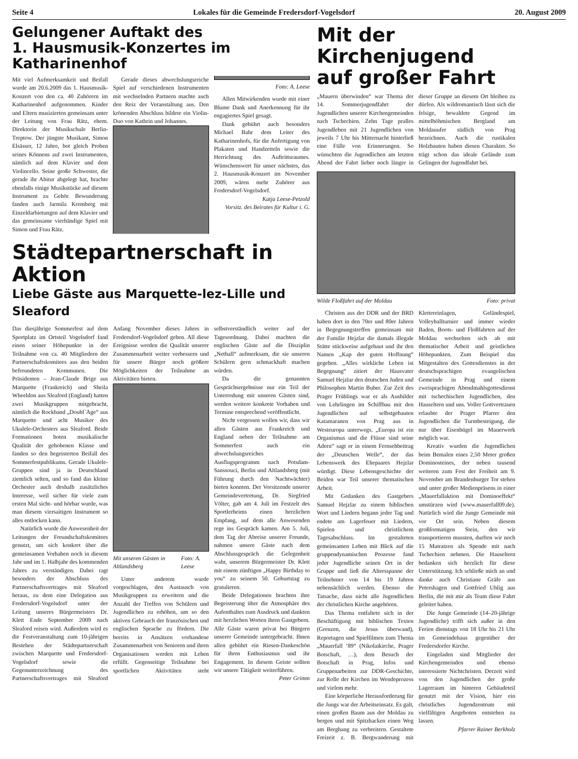Seite 4 Lokales für die Gemeinde Fredersdorf-Vogelsdorf 20. August 2009
Gelungener Auftakt des
1. Hausmusik-Konzertes im Katharinenhof
Mit viel Aufmerksamkeit und Beifall wurde am 20.6.2009 das 1. Hausmusik-Konzert von den ca. 40 Zuhörern im Katharinenhof aufgenommen. Kinder und Eltern musizierten gemeinsam unter der Leitung von Frau Rätz, ehem. Direktorin der Musikschule Berlin-Treptow. Der jüngste Musikant, Simon Elsässer, 12 Jahre, bot gleich Proben seines Könnens auf zwei Instrumenten, nämlich auf dem Klavier und dem Violincello. Seine große Schwester, die gerade ihr Abitur abgelegt hat, brachte ebenfalls einige Musikstücke auf diesem Instrument zu Gehör. Bewunderung fanden auch Jarmila Kremberg mit Einzeldarbietungen auf dem Klavier und das gemeinsame vierhändige Spiel mit Simon und Frau Rätz.
Gerade dieses abwechslungsreiche Spiel auf verschiedenen Instrumenten mit wechselnden Partnern machte auch den Reiz der Veranstaltung aus. Den krönenden Abschluss bildete ein Violin-Duo von Kathrin und Johannes.
Foto: A. Leese
Allen Mitwirkenden wurde mit einer Blume Dank und Anerkennung für ihr engagiertes Spiel gesagt.
Dank gebührt auch besonders Michael Bahr dem Leiter des Katharinenhofs, für die Anfertigung von Plakaten und Handzetteln sowie die Herrichtung des Auftrittsraumes. Wünschenswert für unser nächstes, das 2. Hausmusik-Konzert im November 2009, wären mehr Zuhörer aus Fredersdorf-Vogelsdorf.
Katja Leese-Petzold
Vorsitz. des Beirates für Kultur i. G.
Städtepartnerschaft in Aktion
Liebe Gäste aus Marquette-lez-Lille und Sleaford
Das diesjährige Sommerfest auf dem Sportplatz im Ortsteil Vogelsdorf fand einen seiner Höhepunkte in der Teilnahme von ca. 40 Mitgliedern der Partnerschaftskomitees aus den beiden befreundeten Kommunen. Die Präsidenten – Jean-Claude Brige aus Marquette (Frankreich) und Sheila Wheeldon aus Sleaford (England) hatten zwei Musikgruppen mitgebracht, nämlich die Rockband „Doubl`Age“ aus Marquette und acht Musiker des Ukulele-Orchesters aus Sleaford. Beide Formationen boten musikalische Qualität der gehobenen Klasse und fanden so den begeisterten Beifall des Sommerfestpublikums. Gerade Ukulele-Gruppen sind ja in Deutschland ziemlich selten, und so fand das kleine Orchester auch deshalb zusätzliches Interesse, weil sicher für viele zum ersten Mal sicht- und hörbar wurde, was man diesem viersaitigen Instrument so alles entlocken kann.
Natürlich wurde die Anwesenheit der Leitungen der Freundschaftskomitees genutzt, um sich konkret über die gemeinsamen Vorhaben noch in diesem Jahr und im 1. Halbjahr des kommenden Jahres zu verständigen. Dabei ragt besonders der Abschluss des Partnerschaftsvertrages mit Sleaford heraus, zu dem eine Delegation aus Fredersdorf-Vogelsdorf unter der Leitung unseres Bürgermeisters Dr. Klett Ende September 2009 nach Sleaford reisen wird. Außerdem wird es die Festveranstaltung zum 10-jährigen Bestehen der Städtepartnerschaft zwischen Marquette und Fredersdorf-Vogelsdorf sowie die Gegenunterzeichnung des Partnerschaftsvertrages mit Sleaford Anfang November dieses Jahres in Fredersdorf-Vogelsdorf geben. All diese Ereignisse werden die Qualität unserer Zusammenarbeit weiter verbessern und für unsere Bürger noch größere Möglichkeiten der Teilnahme an Aktivitäten bieten.
Mit unseren Gästen in Altlandsberg Foto: A. Leese
Unter anderem wurde vorgeschlagen, den Austausch von Musikgruppen zu erweitern und die Anzahl der Treffen von Schülern und Jugendlichen zu erhöhen, um so den aktiven Gebrauch der französischen und englischen Sprache zu fördern. Die bereits in Ansätzen vorhandene Zusammenarbeit von Senioren und ihren Organisationen werden mit Leben erfüllt. Gegenseitige Teilnahme bei sportlichen Aktivitäten steht selbstverständlich weiter auf der Tagesordnung. Dabei machten die englischen Gäste auf die Disziplin „Netball“ aufmerksam, die sie unseren Schülern gern schmackhaft machen würden.
Da die genannten Gesprächsergebnisse nur ein Teil der Unterredung mit unseren Gästen sind, werden weitere konkrete Vorhaben und Termine entsprechend veröffentlicht.
Nicht vergessen wollen wir, dass wir allen Gästen aus Frankreich und England neben der Teilnahme am Sommerfest auch ein abwechslungsreiches Ausflugsprogramm nach Potsdam-Sanssouci, Berlin und Altlandsberg (mit Führung durch den Nachtwächter) bieten konnten. Der Vorsitzende unserer Gemeindevertretung, Dr. Siegfried Völter, gab am 4. Juli im Festzelt des Sportlerheims einen herzlichen Empfang, auf dem alle Anwesenden rege ins Gespräch kamen. Am 5. Juli, dem Tag der Abreise unserer Freunde, nahmen unsere Gäste nach dem Abschlussgespräch die Gelegenheit wahr, unserem Bürgermeister Dr. Klett mit einem zünftigen „Happy Birthday to you“ zu seinem 50. Geburtstag zu gratulieren.
Beide Delegationen brachten ihre Begeisterung über die Atmosphäre des Aufenthaltes zum Ausdruck und dankten mit herzlichen Worten ihren Gastgebern. Alle Gäste waren privat bei Bürgern unserer Gemeinde untergebracht. Ihnen allen gebührt ein Riesen-Dankeschön für ihren Enthusiasmus und ihr Engagement. In diesem Geiste sollten wir unsere Tätigkeit weiterführen.
Peter Grimm
Mit der Kirchenjugend auf großer Fahrt
„Mauern überwinden“ war Thema der 14. Sommerjugendfahrt der Jugendlichen unserer Kirchengemeinden nach Tschechien. Zehn Tage pralles Jugendleben mit 21 Jugendlichen von jeweils 7 Uhr bis Mitternacht hinterließ eine Fülle von Erinnerungen. So wünschten die Jugendlichen am letzten Abend der Fahrt lieber noch länger in dieser Gruppe an diesem Ort bleiben zu dürfen. Als wildromantisch lässt sich die felsige, bewaldete Gegend im mittelböhmischen Bergland am Moldauufer südlich von Prag bezeichnen. Auch die rustikalen Holzbauten haben diesen Charakter. So trägt schon das ideale Gelände zum Gelingen der Jugendfahrt bei.
Wilde Floßfahrt auf der Moldau Foto: privat
Christen aus der DDR und der BRD haben dort in den 70er und 80er Jahren in Begegnungstreffen gemeinsam mit der Familie Hejzlar die damals illegale Stätte stückweise aufgebaut und ihr den Namen „Kap der guten Hoffnung“ gegeben. „Alles wirkliche Leben ist Begegnung“ zitiert der Hausvater Samuel Hejzlar den deutschen Juden und Philosophen Martin Buber. Zur Zeit des Prager Frühlings war er als Ausbilder von Lehrlingen im Schiffbau mit den Jugendlichen auf selbstgebauten Katamaranen von Prag aus in Westeuropa unterwegs. „Europa ist ein Organismus und die Flüsse sind seine Adern“ sagt er in einem Fernsehbeitrag der „Deutschen Welle“, der das Lebenswerk des Ehepaares Hejzlar würdigt. Diese Lebensgeschichte der Beiden war Teil unserer thematischen Arbeit.
Mit Gedanken des Gastgebers Samuel Hejzlar zu einem biblischen Wort und Liedern begann jeder Tag und endete am Lagerfeuer mit Liedern, Spielen und christlichem Tagesabschluss. Im gestalteten gemeinsamen Leben mit Blick auf die gruppendynamischen Prozesse fand jeder Jugendliche seinen Ort in der Gruppe und ließ die Altersspanne der Teilnehmer von 14 bis 19 Jahren nebensächlich werden. Ebenso die Tatsache, dass nicht alle Jugendlichen der christlichen Kirche angehören.
Das Thema entfaltete sich in der Beschäftigung mit biblischen Texten (Grenzen, die Jesus überwand), Reportagen und Spielfilmen zum Thema „Mauerfall ’89“ (Nikolaikirche, Prager Botschaft, …), dem Besuch der Botschaft in Prag, Infos und Gruppenarbeiten zur DDR-Geschichte, zur Rolle der Kirchen im Wendeprozess und vielem mehr.
Eine körperliche Herausforderung für die Jungs war der Arbeitseinsatz. Es galt, einen großen Baum aus der Moldau zu bergen und mit Spitzhacken einen Weg am Berghang zu verbreitern. Gestaltete Freizeit z. B. Bergwanderung mit Klettereinlagen, Geländespiel, Volleyballturnier und immer wieder Baden, Boots- und Floßfahrten auf der Moldau wechselten sich ab mit thematischer Arbeit und geistlichen Höhepunkten. Zum Beispiel das Mitgestalten des Gottesdienstes in der deutschsprachigen evangelischen Gemeinde in Prag und einem zweisprachigen Abendmahlsgottesdienst mit tschechischen Jugendlichen, den Hauseltern und uns. Voller Gottvertrauen erlaubte der Prager Pfarrer den Jugendlichen die Turmbesteigung, die nur über Eisenbügel im Mauerwerk möglich war.
Kreativ wurden die Jugendlichen beim Bemalen eines 2,50 Meter großen Dominosteines, der neben tausend weiteren zum Fest der Freiheit am 9. November am Brandenburger Tor stehen und unter großer Medienpräsens in einer „Mauerfallaktion mit Dominoeffekt“ umstürzen wird (www.mauerfall09.de). Natürlich wird die Junge Gemeinde mit vor Ort sein. Neben diesem großformatigen Stein, den wir transportieren mussten, durften wir noch 15 Matratzen als Spende mit nach Tschechien nehmen. Die Hauseltern bedanken sich herzlich für diese Unterstützung. Ich schließe mich an und danke auch Christiane Gräfe aus Petershagen und Gottfried Uhlig aus Berlin, die mit mir als Team diese Fahrt geleitet haben.
Die Junge Gemeinde (14–20-jährige Jugendliche) trifft sich außer in den Ferien dienstags von 18 Uhr bis 21 Uhr im Gemeindehaus gegenüber der Fredersdorfer Kirche.
Eingeladen sind Mitglieder der Kirchengemeinden und ebenso interessierte Nichtchristen. Derzeit wird von den Jugendlichen der große Lagerraum im hinteren Gebäudeteil genutzt mit der Vision, hier ein christliches Jugendzentrum mit vielfältigen Angeboten entstehen zu lassen.
Pfarrer Rainer Berkholz